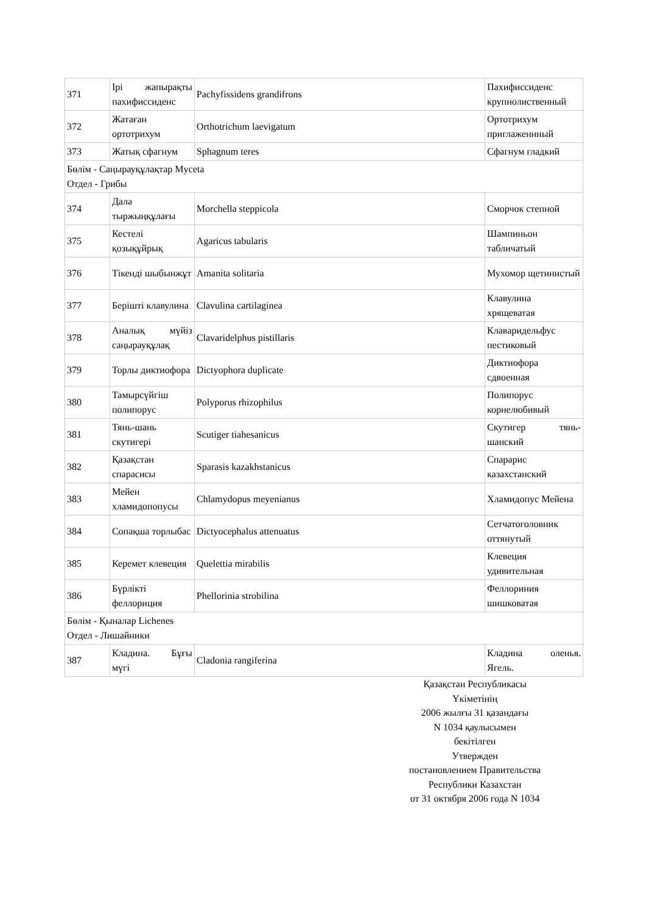| 371 | Ірі жапырақты пахифиссиденс | Pachyfissidens grandifrons | Пахифиссиденс крупнолиственный |
| 372 | Жатаған ортотрихум | Orthotrichum laevigatum | Ортотрихум приглаженнный |
| 373 | Жатық сфагнум | Sphagnum teres | Сфагнум гладкий |
| Бөлім - Саңырауқұлақтар Myceta Отдел - Грибы | | | |
| 374 | Дала тыржыңқұлағы | Morchella steppicola | Сморчок степной |
| 375 | Кестелі қозықұйрық | Agaricus tabularis | Шампиньон табличатый |
| 376 | Тікенді шыбынжұт | Amanita solitaria | Мухомор щетинистый |
| 377 | Берішті клавулина | Clavulina cartilaginea | Клавулина хрящеватая |
| 378 | Аналық мүйіз саңырауқұлақ | Clavaridelphus pistillaris | Клаваридельфус пестиковый |
| 379 | Торлы диктиофора | Dictyophora duplicate | Диктиофора сдвоенная |
| 380 | Тамырсүйгіш полипорус | Polyporus rhizophilus | Полипорус корнелюбивый |
| 381 | Тянь-шань скутигері | Scutiger tiahesanicus | Скутигер тянь-шанский |
| 382 | Қазақстан спарасисы | Sparasis kazakhstanicus | Спарарис казахстанский |
| 383 | Мейен хламидопопусы | Chlamydopus meyenianus | Хламидопус Мейена |
| 384 | Сопақша торлыбас | Dictyocephalus attenuatus | Сетчатоголовник оттянутый |
| 385 | Керемет клевеция | Quelettia mirabilis | Клевеция удивительная |
| 386 | Бүрлікті феллориция | Phellorinia strobilina | Феллориния шишковатая |
| Бөлім - Қыналар Lichenes Отдел - Лишайники | | | |
| 387 | Кладина. Бұғы мүгі | Cladonia rangiferina | Кладина оленья. Ягель. |
Қазақстан Республикасы
Үкіметінің
2006 жылғы 31 қазандағы
N 1034 қаулысымен
бекітілген
Утвержден
постановлением Правительства
Республики Казахстан
от 31 октября 2006 года N 1034